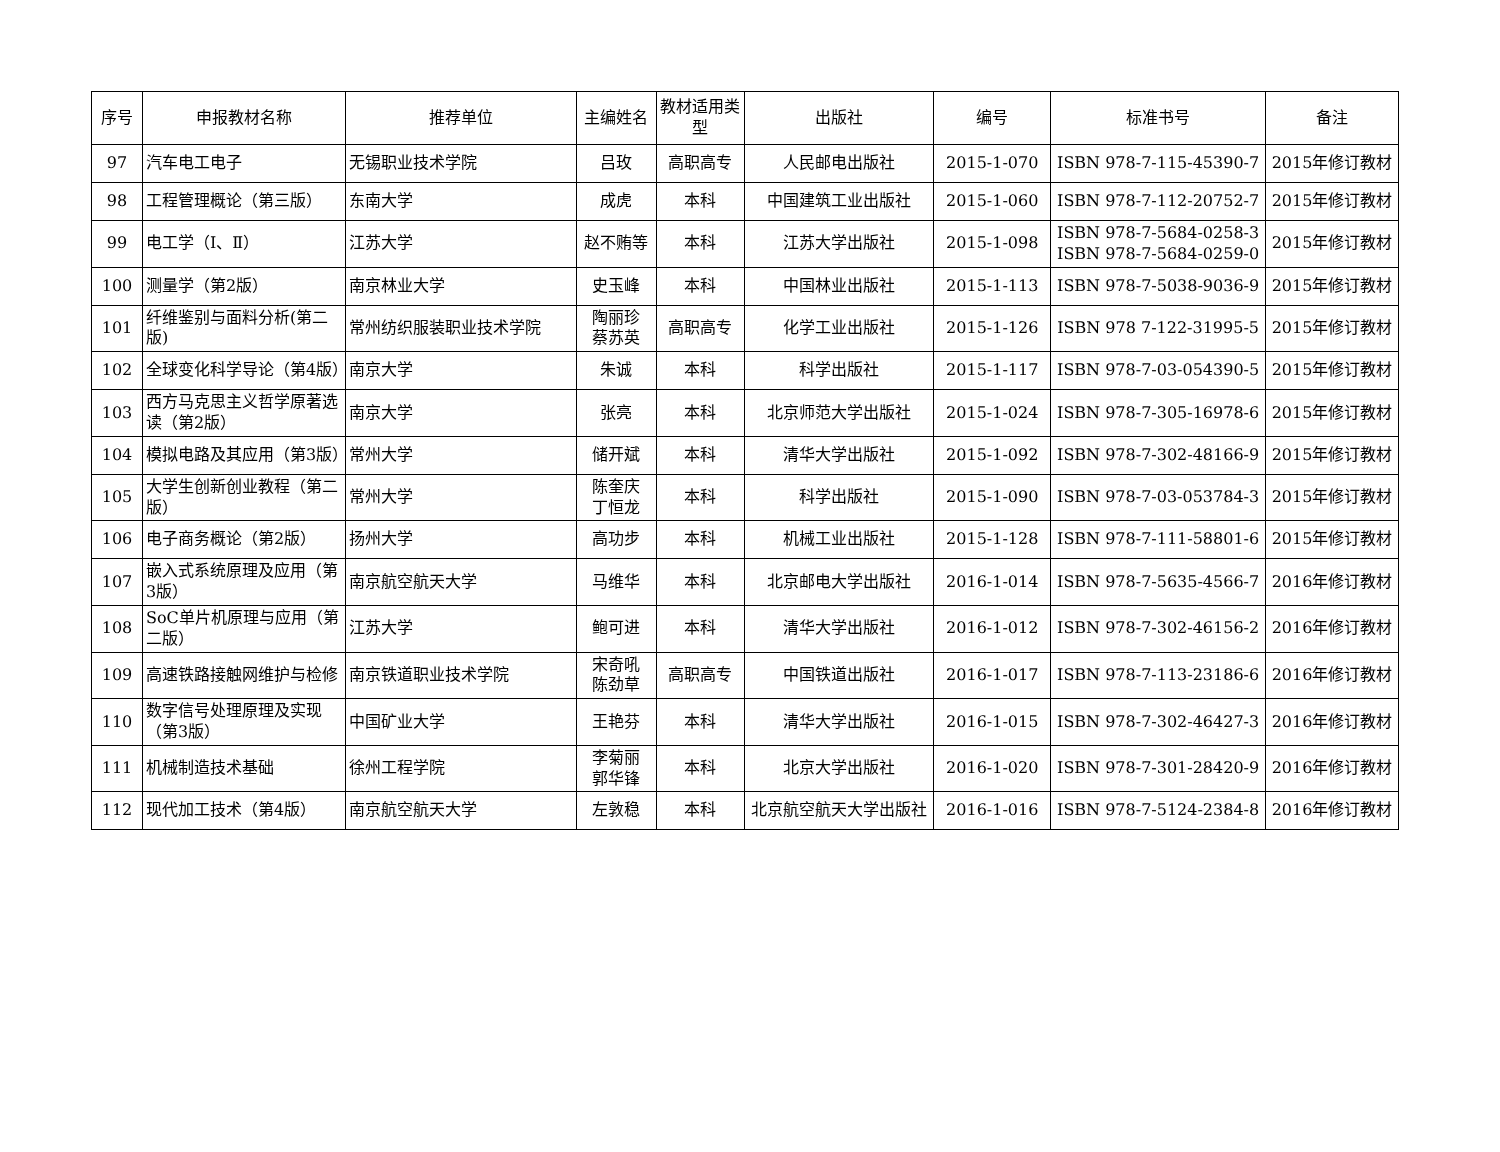| 序号 | 申报教材名称 | 推荐单位 | 主编姓名 | 教材适用类型 | 出版社 | 编号 | 标准书号 | 备注 |
| --- | --- | --- | --- | --- | --- | --- | --- | --- |
| 97 | 汽车电工电子 | 无锡职业技术学院 | 吕玫 | 高职高专 | 人民邮电出版社 | 2015-1-070 | ISBN 978-7-115-45390-7 | 2015年修订教材 |
| 98 | 工程管理概论（第三版） | 东南大学 | 成虎 | 本科 | 中国建筑工业出版社 | 2015-1-060 | ISBN 978-7-112-20752-7 | 2015年修订教材 |
| 99 | 电工学（Ⅰ、Ⅱ） | 江苏大学 | 赵不贿等 | 本科 | 江苏大学出版社 | 2015-1-098 | ISBN 978-7-5684-0258-3 ISBN 978-7-5684-0259-0 | 2015年修订教材 |
| 100 | 测量学（第2版） | 南京林业大学 | 史玉峰 | 本科 | 中国林业出版社 | 2015-1-113 | ISBN 978-7-5038-9036-9 | 2015年修订教材 |
| 101 | 纤维鉴别与面料分析(第二版) | 常州纺织服装职业技术学院 | 陶丽珍 蔡苏英 | 高职高专 | 化学工业出版社 | 2015-1-126 | ISBN 978 7-122-31995-5 | 2015年修订教材 |
| 102 | 全球变化科学导论（第4版） | 南京大学 | 朱诚 | 本科 | 科学出版社 | 2015-1-117 | ISBN 978-7-03-054390-5 | 2015年修订教材 |
| 103 | 西方马克思主义哲学原著选读（第2版） | 南京大学 | 张亮 | 本科 | 北京师范大学出版社 | 2015-1-024 | ISBN 978-7-305-16978-6 | 2015年修订教材 |
| 104 | 模拟电路及其应用（第3版） | 常州大学 | 储开斌 | 本科 | 清华大学出版社 | 2015-1-092 | ISBN 978-7-302-48166-9 | 2015年修订教材 |
| 105 | 大学生创新创业教程（第二版） | 常州大学 | 陈奎庆 丁恒龙 | 本科 | 科学出版社 | 2015-1-090 | ISBN 978-7-03-053784-3 | 2015年修订教材 |
| 106 | 电子商务概论（第2版） | 扬州大学 | 高功步 | 本科 | 机械工业出版社 | 2015-1-128 | ISBN 978-7-111-58801-6 | 2015年修订教材 |
| 107 | 嵌入式系统原理及应用（第3版） | 南京航空航天大学 | 马维华 | 本科 | 北京邮电大学出版社 | 2016-1-014 | ISBN 978-7-5635-4566-7 | 2016年修订教材 |
| 108 | SoC单片机原理与应用（第二版） | 江苏大学 | 鲍可进 | 本科 | 清华大学出版社 | 2016-1-012 | ISBN 978-7-302-46156-2 | 2016年修订教材 |
| 109 | 高速铁路接触网维护与检修 | 南京铁道职业技术学院 | 宋奇吼 陈劲草 | 高职高专 | 中国铁道出版社 | 2016-1-017 | ISBN 978-7-113-23186-6 | 2016年修订教材 |
| 110 | 数字信号处理原理及实现（第3版） | 中国矿业大学 | 王艳芬 | 本科 | 清华大学出版社 | 2016-1-015 | ISBN 978-7-302-46427-3 | 2016年修订教材 |
| 111 | 机械制造技术基础 | 徐州工程学院 | 李菊丽 郭华锋 | 本科 | 北京大学出版社 | 2016-1-020 | ISBN 978-7-301-28420-9 | 2016年修订教材 |
| 112 | 现代加工技术（第4版） | 南京航空航天大学 | 左敦稳 | 本科 | 北京航空航天大学出版社 | 2016-1-016 | ISBN 978-7-5124-2384-8 | 2016年修订教材 |